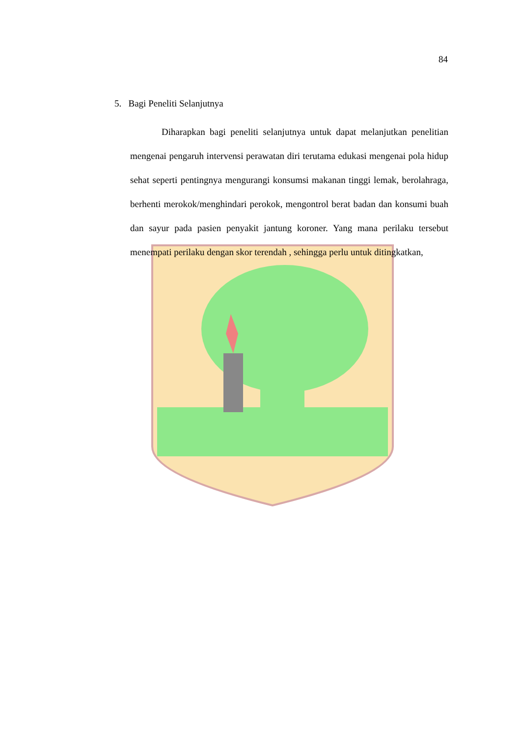84
5. Bagi Peneliti Selanjutnya
Diharapkan bagi peneliti selanjutnya untuk dapat melanjutkan penelitian mengenai pengaruh intervensi perawatan diri terutama edukasi mengenai pola hidup sehat seperti pentingnya mengurangi konsumsi makanan tinggi lemak, berolahraga, berhenti merokok/menghindari perokok, mengontrol berat badan dan konsumi buah dan sayur pada pasien penyakit jantung koroner. Yang mana perilaku tersebut menempati perilaku dengan skor terendah , sehingga perlu untuk ditingkatkan,